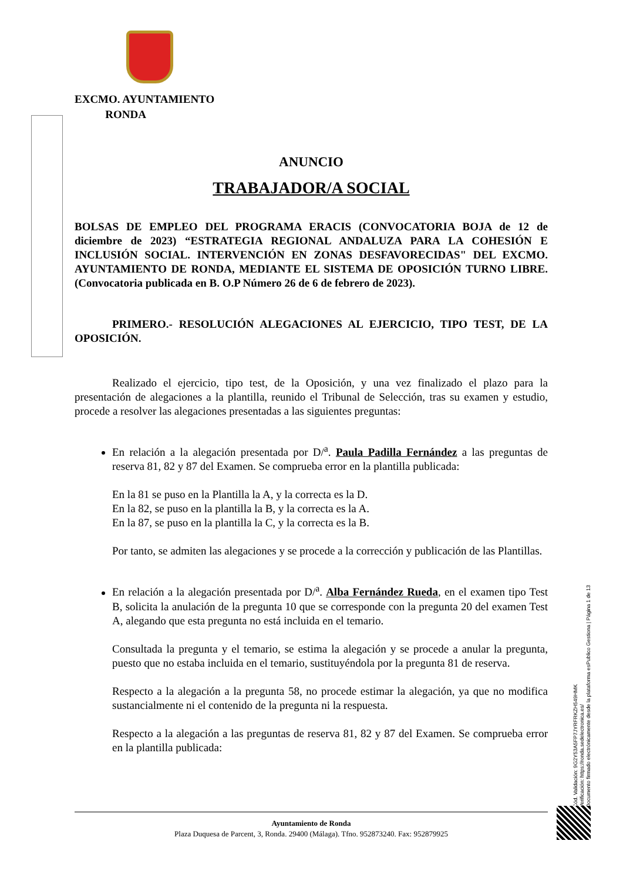EXCMO. AYUNTAMIENTO
RONDA
ANUNCIO
TRABAJADOR/A SOCIAL
BOLSAS DE EMPLEO DEL PROGRAMA ERACIS (CONVOCATORIA BOJA de 12 de diciembre de 2023) “ESTRATEGIA REGIONAL ANDALUZA PARA LA COHESIÓN E INCLUSIÓN SOCIAL. INTERVENCIÓN EN ZONAS DESFAVORECIDAS" DEL EXCMO. AYUNTAMIENTO DE RONDA, MEDIANTE EL SISTEMA DE OPOSICIÓN TURNO LIBRE. (Convocatoria publicada en B. O.P Número 26 de 6 de febrero de 2023).
PRIMERO.- RESOLUCIÓN ALEGACIONES AL EJERCICIO, TIPO TEST, DE LA OPOSICIÓN.
Realizado el ejercicio, tipo test, de la Oposición, y una vez finalizado el plazo para la presentación de alegaciones a la plantilla, reunido el Tribunal de Selección, tras su examen y estudio, procede a resolver las alegaciones presentadas a las siguientes preguntas:
En relación a la alegación presentada por D/<sup>a</sup>. Paula Padilla Fernández a las preguntas de reserva 81, 82 y 87 del Examen. Se comprueba error en la plantilla publicada:
En la 81 se puso en la Plantilla la A, y la correcta es la D.
En la 82, se puso en la plantilla la B, y la correcta es la A.
En la 87, se puso en la plantilla la C, y la correcta es la B.
Por tanto, se admiten las alegaciones y se procede a la corrección y publicación de las Plantillas.
En relación a la alegación presentada por D/<sup>a</sup>. Alba Fernández Rueda, en el examen tipo Test B, solicita la anulación de la pregunta 10 que se corresponde con la pregunta 20 del examen Test A, alegando que esta pregunta no está incluida en el temario.
Consultada la pregunta y el temario, se estima la alegación y se procede a anular la pregunta, puesto que no estaba incluida en el temario, sustituyéndola por la pregunta 81 de reserva.
Respecto a la alegación a la pregunta 58, no procede estimar la alegación, ya que no modifica sustancialmente ni el contenido de la pregunta ni la respuesta.
Respecto a la alegación a las preguntas de reserva 81, 82 y 87 del Examen. Se comprueba error en la plantilla publicada:
Cód. Validación: 9G2Y53A5FP7JYRFRKZH549HMK
Verificación: https://ronda.sedelectronica.es/
Documento firmado electrónicamente desde la plataforma esPublico Gestiona | Página 1 de 13
Ayuntamiento de Ronda
Plaza Duquesa de Parcent, 3, Ronda. 29400 (Málaga). Tfno. 952873240. Fax: 952879925